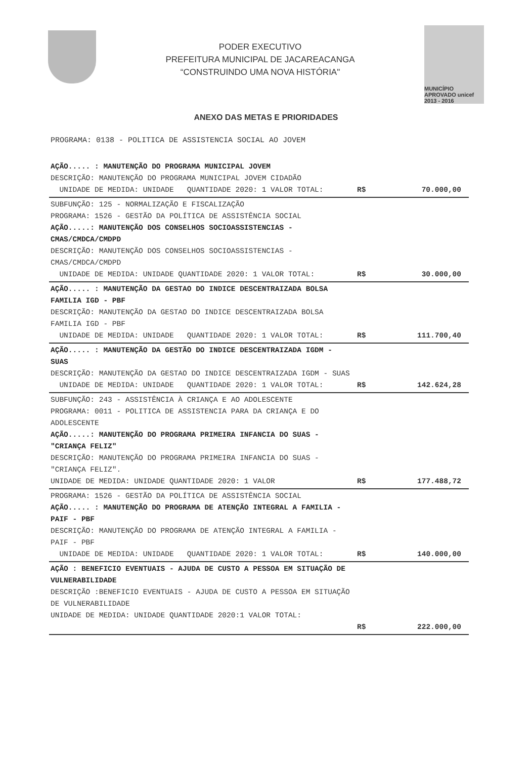PODER EXECUTIVO
PREFEITURA MUNICIPAL DE JACAREACANGA
“CONSTRUINDO UMA NOVA HISTÓRIA"
MUNICÍPIO APROVADO unicef 2013 - 2016
ANEXO DAS METAS E PRIORIDADES
PROGRAMA: 0138 - POLITICA DE ASSISTENCIA SOCIAL AO JOVEM
| AÇÃO..... : MANUTENÇÃO DO PROGRAMA MUNICIPAL JOVEM DESCRIÇÃO: MANUTENÇÃO DO PROGRAMA MUNICIPAL JOVEM CIDADÃO UNIDADE DE MEDIDA: UNIDADE QUANTIDADE 2020: 1 VALOR TOTAL: | R$ | 70.000,00 |
| SUBFUNÇÃO: 125 - NORMALIZAÇÃO E FISCALIZAÇÃO PROGRAMA: 1526 - GESTÃO DA POLÍTICA DE ASSISTÊNCIA SOCIAL AÇÃO.....: MANUTENÇÃO DOS CONSELHOS SOCIOASSISTENCIAS - CMAS/CMDCA/CMDPD DESCRIÇÃO: MANUTENÇÃO DOS CONSELHOS SOCIOASSISTENCIAS - CMAS/CMDCA/CMDPD UNIDADE DE MEDIDA: UNIDADE QUANTIDADE 2020: 1 VALOR TOTAL: | R$ | 30.000,00 |
| AÇÃO..... : MANUTENÇÃO DA GESTAO DO INDICE DESCENTRAIZADA BOLSA FAMILIA IGD - PBF DESCRIÇÃO: MANUTENÇÃO DA GESTAO DO INDICE DESCENTRAIZADA BOLSA FAMILIA IGD - PBF UNIDADE DE MEDIDA: UNIDADE QUANTIDADE 2020: 1 VALOR TOTAL: | R$ | 111.700,40 |
| AÇÃO..... : MANUTENÇÃO DA GESTÃO DO INDICE DESCENTRAIZADA IGDM - SUAS DESCRIÇÃO: MANUTENÇÃO DA GESTAO DO INDICE DESCENTRAIZADA IGDM - SUAS UNIDADE DE MEDIDA: UNIDADE QUANTIDADE 2020: 1 VALOR TOTAL: | R$ | 142.624,28 |
| SUBFUNÇÃO: 243 - ASSISTÊNCIA À CRIANÇA E AO ADOLESCENTE PROGRAMA: 0011 - POLITICA DE ASSISTENCIA PARA DA CRIANÇA E DO ADOLESCENTE AÇÃO.....: MANUTENÇÃO DO PROGRAMA PRIMEIRA INFANCIA DO SUAS - "CRIANÇA FELIZ" DESCRIÇÃO: MANUTENÇÃO DO PROGRAMA PRIMEIRA INFANCIA DO SUAS - "CRIANÇA FELIZ". UNIDADE DE MEDIDA: UNIDADE QUANTIDADE 2020: 1 VALOR | R$ | 177.488,72 |
| PROGRAMA: 1526 - GESTÃO DA POLÍTICA DE ASSISTÊNCIA SOCIAL AÇÃO..... : MANUTENÇÃO DO PROGRAMA DE ATENÇÃO INTEGRAL A FAMILIA - PAIF - PBF DESCRIÇÃO: MANUTENÇÃO DO PROGRAMA DE ATENÇÃO INTEGRAL A FAMILIA - PAIF - PBF UNIDADE DE MEDIDA: UNIDADE QUANTIDADE 2020: 1 VALOR TOTAL: | R$ | 140.000,00 |
| AÇÃO : BENEFICIO EVENTUAIS - AJUDA DE CUSTO A PESSOA EM SITUAÇÃO DE VULNERABILIDADE DESCRIÇÃO :BENEFICIO EVENTUAIS - AJUDA DE CUSTO A PESSOA EM SITUAÇÃO DE VULNERABILIDADE UNIDADE DE MEDIDA: UNIDADE QUANTIDADE 2020:1 VALOR TOTAL: | R$ | 222.000,00 |